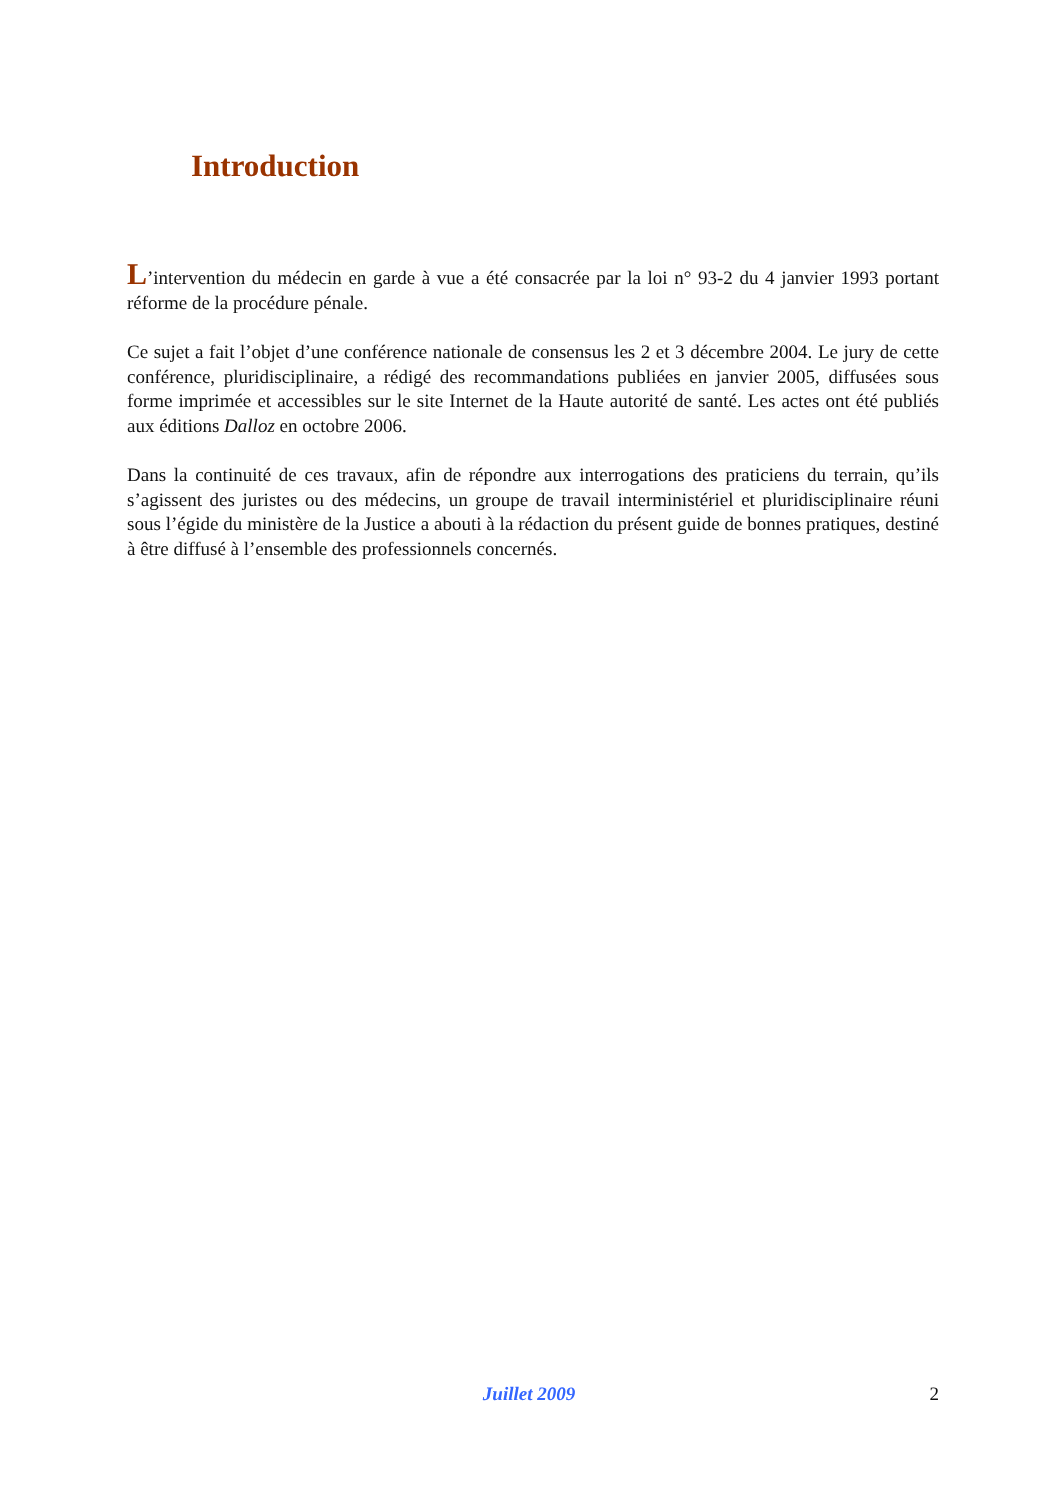Introduction
L’intervention du médecin en garde à vue a été consacrée par la loi n° 93-2 du 4 janvier 1993 portant réforme de la procédure pénale.
Ce sujet a fait l’objet d’une conférence nationale de consensus les 2 et 3 décembre 2004. Le jury de cette conférence, pluridisciplinaire, a rédigé des recommandations publiées en janvier 2005, diffusées sous forme imprimée et accessibles sur le site Internet de la Haute autorité de santé. Les actes ont été publiés aux éditions Dalloz en octobre 2006.
Dans la continuité de ces travaux, afin de répondre aux interrogations des praticiens du terrain, qu’ils s’agissent des juristes ou des médecins, un groupe de travail interministériel et pluridisciplinaire réuni sous l’égide du ministère de la Justice a abouti à la rédaction du présent guide de bonnes pratiques, destiné à être diffusé à l’ensemble des professionnels concernés.
Juillet 2009 2